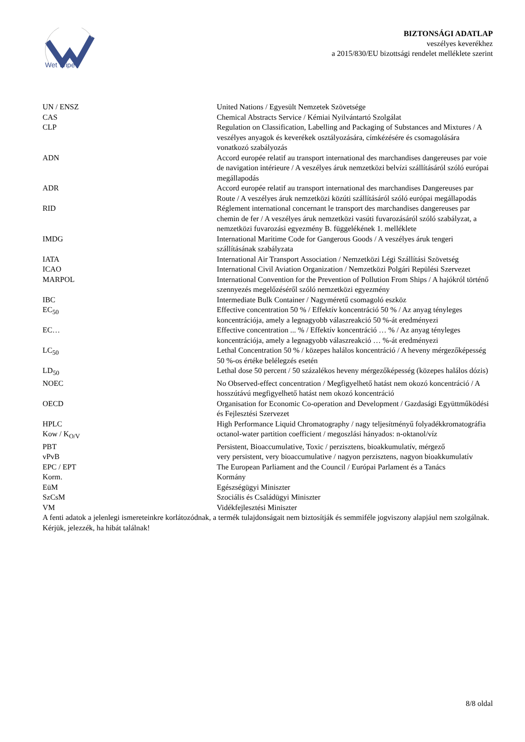Wet Wipe
BIZTONSÁGI ADATLAP
veszélyes keverékhez
a 2015/830/EU bizottsági rendelet melléklete szerint
| UN / ENSZ | United Nations / Egyesült Nemzetek Szövetsége |
| CAS | Chemical Abstracts Service / Kémiai Nyilvántartó Szolgálat |
| CLP | Regulation on Classification, Labelling and Packaging of Substances and Mixtures / A veszélyes anyagok és keverékek osztályozására, címkézésére és csomagolására vonatkozó szabályozás |
| ADN | Accord europée relatif au transport international des marchandises dangereuses par voie de navigation intérieure / A veszélyes áruk nemzetközi belvízi szállításáról szóló európai megállapodás |
| ADR | Accord europée relatif au transport international des marchandises Dangereuses par Route / A veszélyes áruk nemzetközi közúti szállításáról szóló európai megállapodás |
| RID | Réglement international concernant le transport des marchandises dangereuses par chemin de fer / A veszélyes áruk nemzetközi vasúti fuvarozásáról szóló szabályzat, a nemzetközi fuvarozási egyezmény B. függelékének 1. melléklete |
| IMDG | International Maritime Code for Gangerous Goods / A veszélyes áruk tengeri szállításának szabályzata |
| IATA | International Air Transport Association / Nemzetközi Légi Szállítási Szövetség |
| ICAO | International Civil Aviation Organization / Nemzetközi Polgári Repülési Szervezet |
| MARPOL | International Convention for the Prevention of Pollution From Ships / A hajókról történő szennyezés megelőzéséről szóló nemzetközi egyezmény |
| IBC | Intermediate Bulk Container / Nagyméretű csomagoló eszköz |
| EC<sub>50</sub> | Effective concentration 50 % / Effektív koncentráció 50 % / Az anyag tényleges koncentrációja, amely a legnagyobb válaszreakció 50 %-át eredményezi |
| EC… | Effective concentration ... % / Effektív koncentráció … % / Az anyag tényleges koncentrációja, amely a legnagyobb válaszreakció … %-át eredményezi |
| LC<sub>50</sub> | Lethal Concentration 50 % / közepes halálos koncentráció / A heveny mérgezőképesség 50 %-os értéke belélegzés esetén |
| LD<sub>50</sub> | Lethal dose 50 percent / 50 százalékos heveny mérgezőképesség (közepes halálos dózis) |
| NOEC | No Observed-effect concentration / Megfigyelhető hatást nem okozó koncentráció / A hosszútávú megfigyelhető hatást nem okozó koncentráció |
| OECD | Organisation for Economic Co-operation and Development / Gazdasági Együttműködési és Fejlesztési Szervezet |
| HPLC | High Performance Liquid Chromatography / nagy teljesítményű folyadékkromatográfia |
| Kow / K<sub>O/V</sub> | octanol-water partition coefficient / megoszlási hányados: n-oktanol/víz |
| PBT | Persistent, Bioaccumulative, Toxic / perzisztens, bioakkumulatív, mérgező |
| vPvB | very persistent, very bioaccumulative / nagyon perzisztens, nagyon bioakkumulatív |
| EPC / EPT | The European Parliament and the Council / Európai Parlament és a Tanács |
| Korm. | Kormány |
| EüM | Egészségügyi Miniszter |
| SzCsM | Szociális és Családügyi Miniszter |
| VM | Vidékfejlesztési Miniszter |
A fenti adatok a jelenlegi ismereteinkre korlátozódnak, a termék tulajdonságait nem biztosítják és semmiféle jogviszony alapjául nem szolgálnak. Kérjük, jelezzék, ha hibát találnak!
8/8 oldal